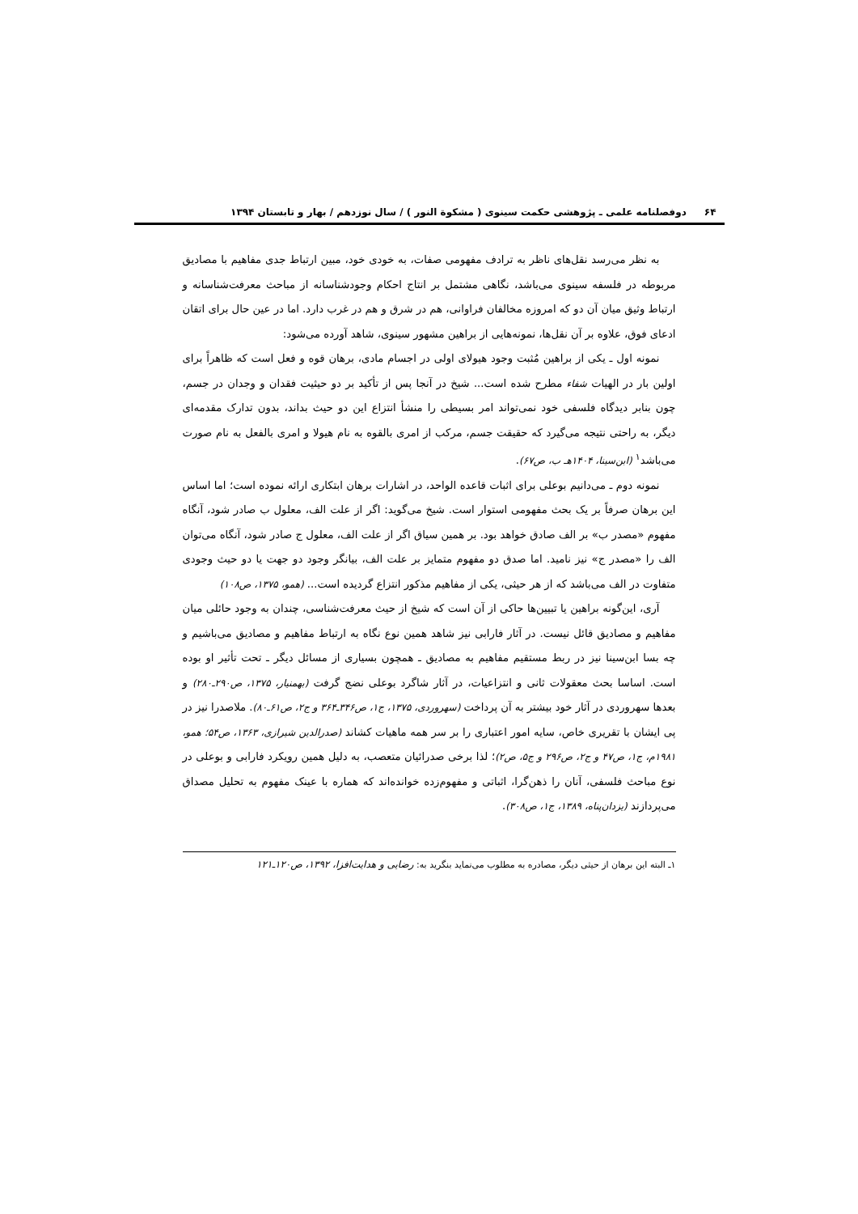۶۴ دوفصلنامه علمی ـ پژوهشی حکمت سینوی ( مشکوة النور ) / سال نوزدهم / بهار و تابستان ۱۳۹۴
به نظر می‌رسد نقل‌های ناظر به ترادف مفهومی صفات، به خودی خود، مبین ارتباط جدی مفاهیم با مصادیق مربوطه در فلسفه سینوی می‌باشد، نگاهی مشتمل بر انتاج احکام وجودشناسانه از مباحث معرفت‌شناسانه و ارتباط وثیق میان آن دو که امروزه مخالفان فراوانی، هم در شرق و هم در غرب دارد. اما در عین حال برای اتقان ادعای فوق، علاوه بر آن نقل‌ها، نمونه‌هایی از براهین مشهور سینوی، شاهد آورده می‌شود:
نمونه اول ـ یکی از براهین مُثبت وجود هیولای اولی در اجسام مادی، برهان قوه و فعل است که ظاهراً برای اولین بار در الهیات شفاء مطرح شده است... شیخ در آنجا پس از تأکید بر دو حیثیت فقدان و وجدان در جسم، چون بنابر دیدگاه فلسفی خود نمی‌تواند امر بسیطی را منشأ انتزاع این دو حیث بداند، بدون تدارک مقدمه‌ای دیگر، به راحتی نتیجه می‌گیرد که حقیقت جسم، مرکب از امری بالقوه به نام هیولا و امری بالفعل به نام صورت می‌باشد<sup>۱</sup> (ابن‌سینا، ۱۴۰۴هـ ب، ص۶۷).
نمونه دوم ـ می‌دانیم بوعلی برای اثبات قاعده الواحد، در اشارات برهان ابتکاری ارائه نموده است؛ اما اساس این برهان صرفاً بر یک بحث مفهومی استوار است. شیخ می‌گوید: اگر از علت الف، معلول ب صادر شود، آنگاه مفهوم «مصدر ب» بر الف صادق خواهد بود. بر همین سیاق اگر از علت الف، معلول ج صادر شود، آنگاه می‌توان الف را «مصدر ج» نیز نامید. اما صدق دو مفهوم متمایز بر علت الف، بیانگر وجود دو جهت یا دو حیث وجودی متفاوت در الف می‌باشد که از هر حیثی، یکی از مفاهیم مذکور انتزاع گردیده است... (همو، ۱۳۷۵، ص۱۰۸)
آری، این‌گونه براهین یا تبیین‌ها حاکی از آن است که شیخ از حیث معرفت‌شناسی، چندان به وجود حائلی میان مفاهیم و مصادیق قائل نیست. در آثار فارابی نیز شاهد همین نوع نگاه به ارتباط مفاهیم و مصادیق می‌باشیم و چه بسا ابن‌سینا نیز در ربط مستقیم مفاهیم به مصادیق ـ همچون بسیاری از مسائل دیگر ـ تحت تأثیر او بوده است. اساسا بحث معقولات ثانی و انتزاعیات، در آثار شاگرد بوعلی نضج گرفت (بهمنیار، ۱۳۷۵، ص۲۹۰ـ۲۸۰) و بعدها سهروردی در آثار خود بیشتر به آن پرداخت (سهروردی، ۱۳۷۵، ج۱، ص۳۴۶ـ۳۶۴ و ج۲، ص۶۱ـ۸۰). ملاصدرا نیز در پی ایشان با تقریری خاص، سایه امور اعتباری را بر سر همه ماهیات کشاند (صدرالدین شیرازی، ۱۳۶۳، ص۵۴؛ همو، ۱۹۸۱م، ج۱، ص۴۷ و ج۲، ص۲۹۶ و ج۵، ص۲)؛ لذا برخی صدرائیان متعصب، به دلیل همین رویکرد فارابی و بوعلی در نوع مباحث فلسفی، آنان را ذهن‌گرا، اثباتی و مفهوم‌زده خوانده‌اند که هماره با عینک مفهوم به تحلیل مصداق می‌پردازند (یزدان‌پناه، ۱۳۸۹، ج۱، ص۳۰۸).
۱ـ البته این برهان از حیثی دیگر، مصادره به مطلوب می‌نماید بنگرید به: رضایی و هدایت‌افزا، ۱۳۹۲، ص۱۲۰ـ۱۲۱